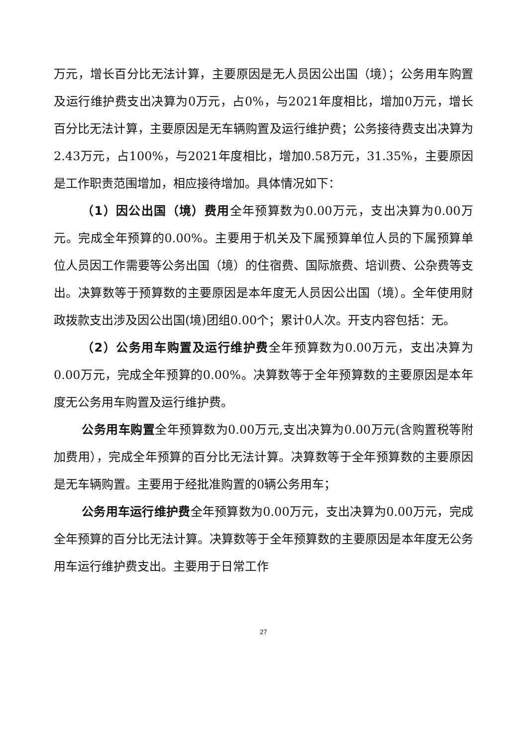万元，增长百分比无法计算，主要原因是无人员因公出国（境）；公务用车购置及运行维护费支出决算为0万元，占0%，与2021年度相比，增加0万元，增长百分比无法计算，主要原因是无车辆购置及运行维护费；公务接待费支出决算为2.43万元，占100%，与2021年度相比，增加0.58万元，31.35%，主要原因是工作职责范围增加，相应接待增加。具体情况如下：
（1）因公出国（境）费用全年预算数为0.00万元，支出决算为0.00万元。完成全年预算的0.00%。主要用于机关及下属预算单位人员的下属预算单位人员因工作需要等公务出国（境）的住宿费、国际旅费、培训费、公杂费等支出。决算数等于预算数的主要原因是本年度无人员因公出国（境）。全年使用财政拨款支出涉及因公出国(境)团组0.00个；累计0人次。开支内容包括：无。
（2）公务用车购置及运行维护费全年预算数为0.00万元，支出决算为0.00万元，完成全年预算的0.00%。决算数等于全年预算数的主要原因是本年度无公务用车购置及运行维护费。
公务用车购置全年预算数为0.00万元,支出决算为0.00万元(含购置税等附加费用），完成全年预算的百分比无法计算。决算数等于全年预算数的主要原因是无车辆购置。主要用于经批准购置的0辆公务用车；
公务用车运行维护费全年预算数为0.00万元，支出决算为0.00万元，完成全年预算的百分比无法计算。决算数等于全年预算数的主要原因是本年度无公务用车运行维护费支出。主要用于日常工作
27